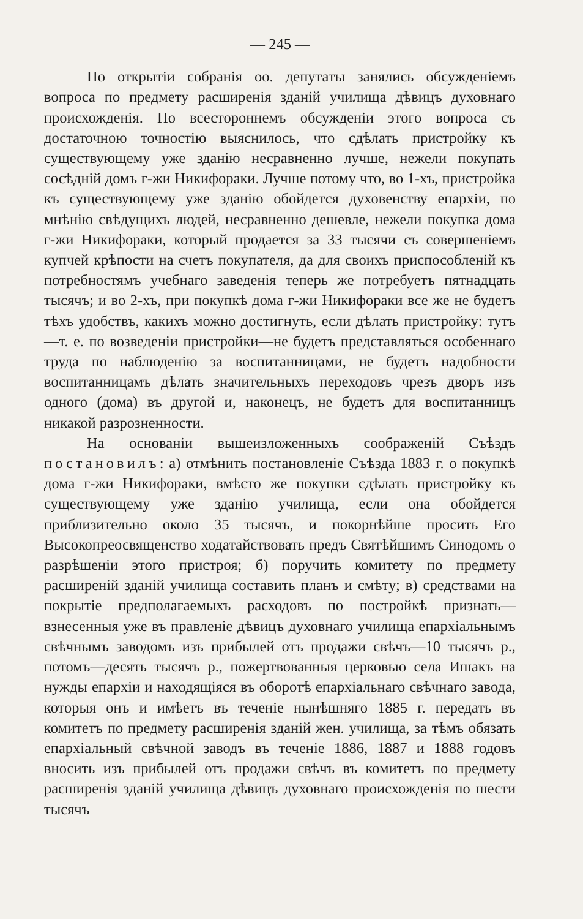— 245 —
По открытіи собранія оо. депутаты занялись обсужденіемъ вопроса по предмету расширенія зданій училища дѣвицъ духовнаго происхожденія. По всестороннемъ обсужденіи этого вопроса съ достаточною точностію выяснилось, что сдѣлать пристройку къ существующему уже зданію несравненно лучше, нежели покупать сосѣдній домъ г-жи Никифораки. Лучше потому что, во 1-хъ, пристройка къ существующему уже зданію обойдется духовенству епархіи, по мнѣнію свѣдущихъ людей, несравненно дешевле, нежели покупка дома г-жи Никифораки, который продается за 33 тысячи съ совершеніемъ купчей крѣпости на счетъ покупателя, да для своихъ приспособленій къ потребностямъ учебнаго заведенія теперь же потребуетъ пятнадцать тысячъ; и во 2-хъ, при покупкѣ дома г-жи Никифораки все же не будетъ тѣхъ удобствъ, какихъ можно достигнуть, если дѣлать пристройку: тутъ—т. е. по возведеніи пристройки—не будетъ представляться особеннаго труда по наблюденію за воспитанницами, не будетъ надобности воспитанницамъ дѣлать значительныхъ переходовъ чрезъ дворъ изъ одного (дома) въ другой и, наконецъ, не будетъ для воспитанницъ никакой разрозненности.
На основаніи вышеизложенныхъ соображеній Съѣздъ постановилъ: а) отмѣнить постановленіе Съѣзда 1883 г. о покупкѣ дома г-жи Никифораки, вмѣсто же покупки сдѣлать пристройку къ существующему уже зданію училища, если она обойдется приблизительно около 35 тысячъ, и покорнѣйше просить Его Высокопреосвященство ходатайствовать предъ Святѣйшимъ Синодомъ о разрѣшеніи этого пристроя; б) поручить комитету по предмету расширеній зданій училища составить планъ и смѣту; в) средствами на покрытіе предполагаемыхъ расходовъ по постройкѣ признать—взнесенныя уже въ правленіе дѣвицъ духовнаго училища епархіальнымъ свѣчнымъ заводомъ изъ прибылей отъ продажи свѣчъ—10 тысячъ р., потомъ—десять тысячъ р., пожертвованныя церковью села Ишакъ на нужды епархіи и находящіяся въ оборотѣ епархіальнаго свѣчнаго завода, которыя онъ и имѣетъ въ теченіе нынѣшняго 1885 г. передать въ комитетъ по предмету расширенія зданій жен. училища, за тѣмъ обязать епархіальный свѣчной заводъ въ теченіе 1886, 1887 и 1888 годовъ вносить изъ прибылей отъ продажи свѣчъ въ комитетъ по предмету расширенія зданій училища дѣвицъ духовнаго происхожденія по шести тысячъ